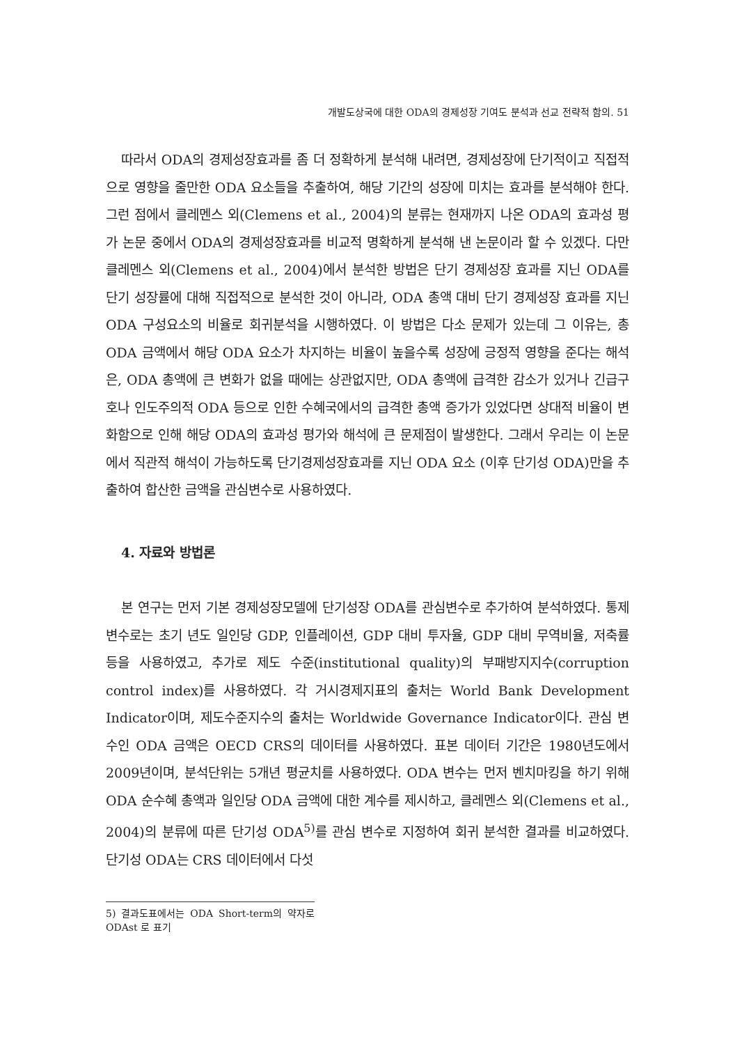개발도상국에 대한 ODA의 경제성장 기여도 분석과 선교 전략적 함의. 51
따라서 ODA의 경제성장효과를 좀 더 정확하게 분석해 내려면, 경제성장에 단기적이고 직접적으로 영향을 줄만한 ODA 요소들을 추출하여, 해당 기간의 성장에 미치는 효과를 분석해야 한다. 그런 점에서 클레멘스 외(Clemens et al., 2004)의 분류는 현재까지 나온 ODA의 효과성 평가 논문 중에서 ODA의 경제성장효과를 비교적 명확하게 분석해 낸 논문이라 할 수 있겠다. 다만 클레멘스 외(Clemens et al., 2004)에서 분석한 방법은 단기 경제성장 효과를 지닌 ODA를 단기 성장률에 대해 직접적으로 분석한 것이 아니라, ODA 총액 대비 단기 경제성장 효과를 지닌 ODA 구성요소의 비율로 회귀분석을 시행하였다. 이 방법은 다소 문제가 있는데 그 이유는, 총 ODA 금액에서 해당 ODA 요소가 차지하는 비율이 높을수록 성장에 긍정적 영향을 준다는 해석은, ODA 총액에 큰 변화가 없을 때에는 상관없지만, ODA 총액에 급격한 감소가 있거나 긴급구호나 인도주의적 ODA 등으로 인한 수혜국에서의 급격한 총액 증가가 있었다면 상대적 비율이 변화함으로 인해 해당 ODA의 효과성 평가와 해석에 큰 문제점이 발생한다. 그래서 우리는 이 논문에서 직관적 해석이 가능하도록 단기경제성장효과를 지닌 ODA 요소 (이후 단기성 ODA)만을 추출하여 합산한 금액을 관심변수로 사용하였다.
4. 자료와 방법론
본 연구는 먼저 기본 경제성장모델에 단기성장 ODA를 관심변수로 추가하여 분석하였다. 통제변수로는 초기 년도 일인당 GDP, 인플레이션, GDP 대비 투자율, GDP 대비 무역비율, 저축률 등을 사용하였고, 추가로 제도 수준(institutional quality)의 부패방지지수(corruption control index)를 사용하였다. 각 거시경제지표의 출처는 World Bank Development Indicator이며, 제도수준지수의 출처는 Worldwide Governance Indicator이다. 관심 변수인 ODA 금액은 OECD CRS의 데이터를 사용하였다. 표본 데이터 기간은 1980년도에서 2009년이며, 분석단위는 5개년 평균치를 사용하였다. ODA 변수는 먼저 벤치마킹을 하기 위해 ODA 순수혜 총액과 일인당 ODA 금액에 대한 계수를 제시하고, 클레멘스 외(Clemens et al., 2004)의 분류에 따른 단기성 ODA<sup>5)</sup>를 관심 변수로 지정하여 회귀 분석한 결과를 비교하였다. 단기성 ODA는 CRS 데이터에서 다섯
5) 결과도표에서는 ODA Short-term의 약자로 ODAst 로 표기